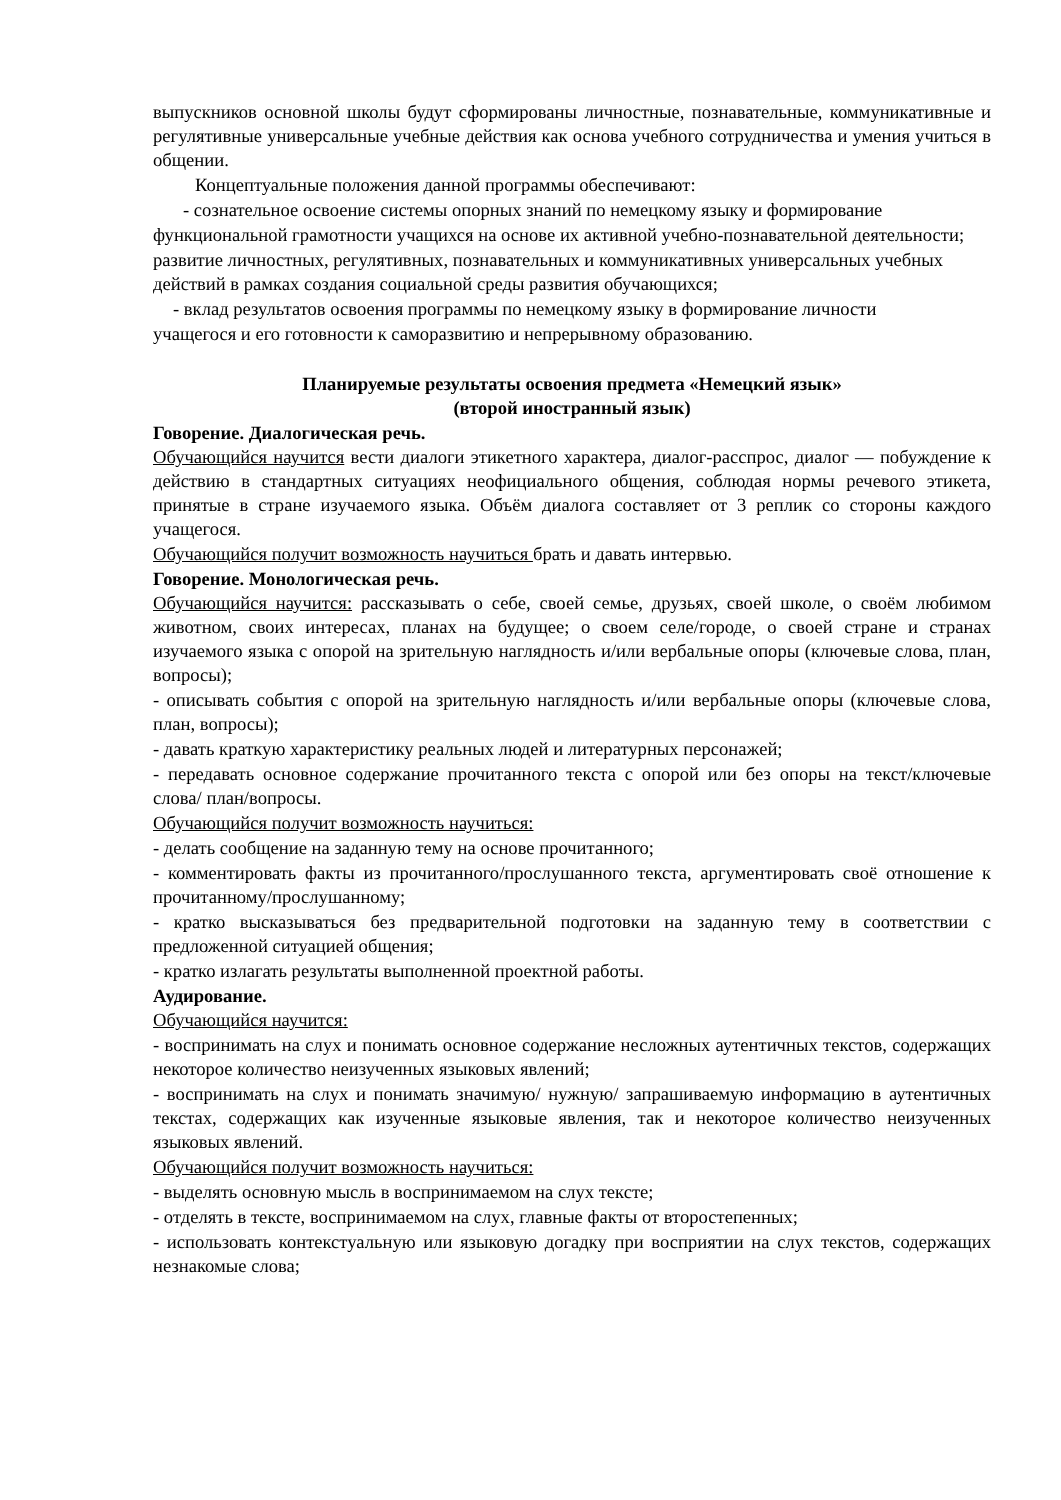выпускников основной школы будут сформированы личностные, познавательные, коммуникативные и регулятивные универсальные учебные действия как основа учебного сотрудничества и умения учиться в общении.
Концептуальные положения данной программы обеспечивают:
- сознательное освоение системы опорных знаний по немецкому языку и формирование
функциональной грамотности учащихся на основе их активной учебно-познавательной деятельности;
развитие личностных, регулятивных, познавательных и коммуникативных универсальных учебных действий в рамках создания социальной среды развития обучающихся;
- вклад результатов освоения программы по немецкому языку в формирование личности
учащегося и его готовности к саморазвитию и непрерывному образованию.
Планируемые результаты освоения предмета «Немецкий язык»
(второй иностранный язык)
Говорение. Диалогическая речь.
Обучающийся научится вести диалоги этикетного характера, диалог-расспрос, диалог — побуждение к действию в стандартных ситуациях неофициального общения, соблюдая нормы речевого этикета, принятые в стране изучаемого языка. Объём диалога составляет от 3 реплик со стороны каждого учащегося.
Обучающийся получит возможность научиться брать и давать интервью.
Говорение. Монологическая речь.
Обучающийся научится: рассказывать о себе, своей семье, друзьях, своей школе, о своём любимом животном, своих интересах, планах на будущее; о своем селе/городе, о своей стране и странах изучаемого языка с опорой на зрительную наглядность и/или вербальные опоры (ключевые слова, план, вопросы);
- описывать события с опорой на зрительную наглядность и/или вербальные опоры (ключевые слова, план, вопросы);
- давать краткую характеристику реальных людей и литературных персонажей;
- передавать основное содержание прочитанного текста с опорой или без опоры на текст/ключевые слова/ план/вопросы.
Обучающийся получит возможность научиться:
- делать сообщение на заданную тему на основе прочитанного;
- комментировать факты из прочитанного/прослушанного текста, аргументировать своё отношение к прочитанному/прослушанному;
- кратко высказываться без предварительной подготовки на заданную тему в соответствии с предложенной ситуацией общения;
- кратко излагать результаты выполненной проектной работы.
Аудирование.
Обучающийся научится:
- воспринимать на слух и понимать основное содержание несложных аутентичных текстов, содержащих некоторое количество неизученных языковых явлений;
- воспринимать на слух и понимать значимую/ нужную/ запрашиваемую информацию в аутентичных текстах, содержащих как изученные языковые явления, так и некоторое количество неизученных языковых явлений.
Обучающийся получит возможность научиться:
- выделять основную мысль в воспринимаемом на слух тексте;
- отделять в тексте, воспринимаемом на слух, главные факты от второстепенных;
- использовать контекстуальную или языковую догадку при восприятии на слух текстов, содержащих незнакомые слова;